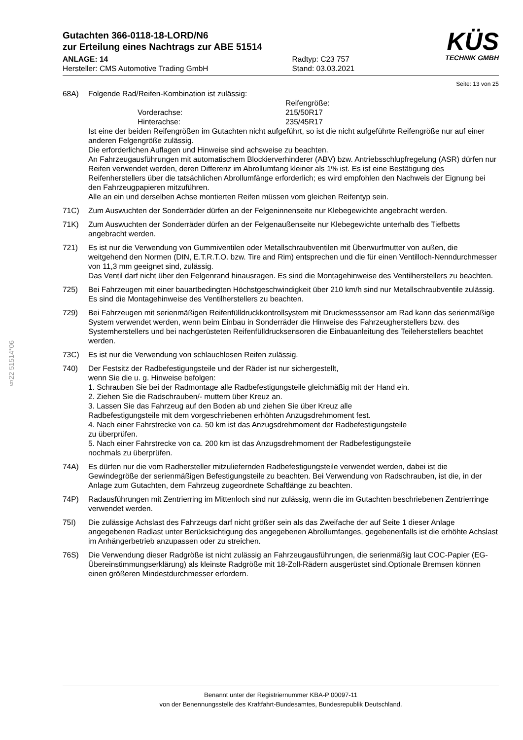§22 51514*06
Gutachten 366-0118-18-LORD/N6
zur Erteilung eines Nachtrags zur ABE 51514
ANLAGE: 14
Hersteller: CMS Automotive Trading GmbH
Radtyp: C23 757
Stand: 03.03.2021
KÜS
TECHNIK GMBH
Seite: 13 von 25
68A) Folgende Rad/Reifen-Kombination ist zulässig:
Reifengröße: Vorderachse: 215/50R17 Hinterachse: 235/45R17
Ist eine der beiden Reifengrößen im Gutachten nicht aufgeführt, so ist die nicht aufgeführte Reifengröße nur auf einer anderen Felgengröße zulässig.
Die erforderlichen Auflagen und Hinweise sind achsweise zu beachten.
An Fahrzeugausführungen mit automatischem Blockierverhinderer (ABV) bzw. Antriebsschlupfregelung (ASR) dürfen nur Reifen verwendet werden, deren Differenz im Abrollumfang kleiner als 1% ist. Es ist eine Bestätigung des Reifenherstellers über die tatsächlichen Abrollumfänge erforderlich; es wird empfohlen den Nachweis der Eignung bei den Fahrzeugpapieren mitzuführen.
Alle an ein und derselben Achse montierten Reifen müssen vom gleichen Reifentyp sein.
71C) Zum Auswuchten der Sonderräder dürfen an der Felgeninnenseite nur Klebegewichte angebracht werden.
71K) Zum Auswuchten der Sonderräder dürfen an der Felgenaußenseite nur Klebegewichte unterhalb des Tiefbetts angebracht werden.
721) Es ist nur die Verwendung von Gummiventilen oder Metallschraubventilen mit Überwurfmutter von außen, die weitgehend den Normen (DIN, E.T.R.T.O. bzw. Tire and Rim) entsprechen und die für einen Ventilloch-Nenndurchmesser von 11,3 mm geeignet sind, zulässig.
Das Ventil darf nicht über den Felgenrand hinausragen. Es sind die Montagehinweise des Ventilherstellers zu beachten.
725) Bei Fahrzeugen mit einer bauartbedingten Höchstgeschwindigkeit über 210 km/h sind nur Metallschraubventile zulässig. Es sind die Montagehinweise des Ventilherstellers zu beachten.
729) Bei Fahrzeugen mit serienmäßigen Reifenfülldruckkontrollsystem mit Druckmesssensor am Rad kann das serienmäßige System verwendet werden, wenn beim Einbau in Sonderräder die Hinweise des Fahrzeugherstellers bzw. des Systemherstellers und bei nachgerüsteten Reifenfülldrucksensoren die Einbauanleitung des Teileherstellers beachtet werden.
73C) Es ist nur die Verwendung von schlauchlosen Reifen zulässig.
740) Der Festsitz der Radbefestigungsteile und der Räder ist nur sichergestellt,
wenn Sie die u. g. Hinweise befolgen:
1. Schrauben Sie bei der Radmontage alle Radbefestigungsteile gleichmäßig mit der Hand ein.
2. Ziehen Sie die Radschrauben/- muttern über Kreuz an.
3. Lassen Sie das Fahrzeug auf den Boden ab und ziehen Sie über Kreuz alle
Radbefestigungsteile mit dem vorgeschriebenen erhöhten Anzugsdrehmoment fest.
4. Nach einer Fahrstrecke von ca. 50 km ist das Anzugsdrehmoment der Radbefestigungsteile
zu überprüfen.
5. Nach einer Fahrstrecke von ca. 200 km ist das Anzugsdrehmoment der Radbefestigungsteile
nochmals zu überprüfen.
74A) Es dürfen nur die vom Radhersteller mitzuliefernden Radbefestigungsteile verwendet werden, dabei ist die Gewindegröße der serienmäßigen Befestigungsteile zu beachten. Bei Verwendung von Radschrauben, ist die, in der Anlage zum Gutachten, dem Fahrzeug zugeordnete Schaftlänge zu beachten.
74P) Radausführungen mit Zentrierring im Mittenloch sind nur zulässig, wenn die im Gutachten beschriebenen Zentrierringe verwendet werden.
75I) Die zulässige Achslast des Fahrzeugs darf nicht größer sein als das Zweifache der auf Seite 1 dieser Anlage angegebenen Radlast unter Berücksichtigung des angegebenen Abrollumfanges, gegebenenfalls ist die erhöhte Achslast im Anhängerbetrieb anzupassen oder zu streichen.
76S) Die Verwendung dieser Radgröße ist nicht zulässig an Fahrzeugausführungen, die serienmäßig laut COC-Papier (EG-Übereinstimmungserklärung) als kleinste Radgröße mit 18-Zoll-Rädern ausgerüstet sind.Optionale Bremsen können einen größeren Mindestdurchmesser erfordern.
Benannt unter der Registriernummer KBA-P 00097-11
von der Benennungsstelle des Kraftfahrt-Bundesamtes, Bundesrepublik Deutschland.